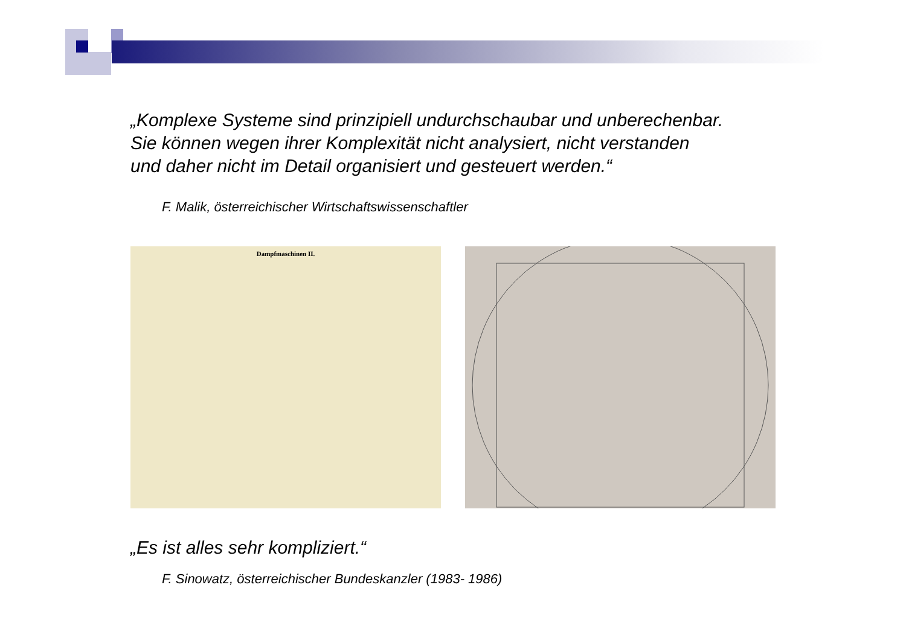„Komplexe Systeme sind prinzipiell undurchschaubar und unberechenbar.
Sie können wegen ihrer Komplexität nicht analysiert, nicht verstanden
und daher nicht im Detail organisiert und gesteuert werden.“
F. Malik, österreichischer Wirtschaftswissenschaftler
Dampfmaschinen II.
„Es ist alles sehr kompliziert.“
F. Sinowatz, österreichischer Bundeskanzler (1983- 1986)